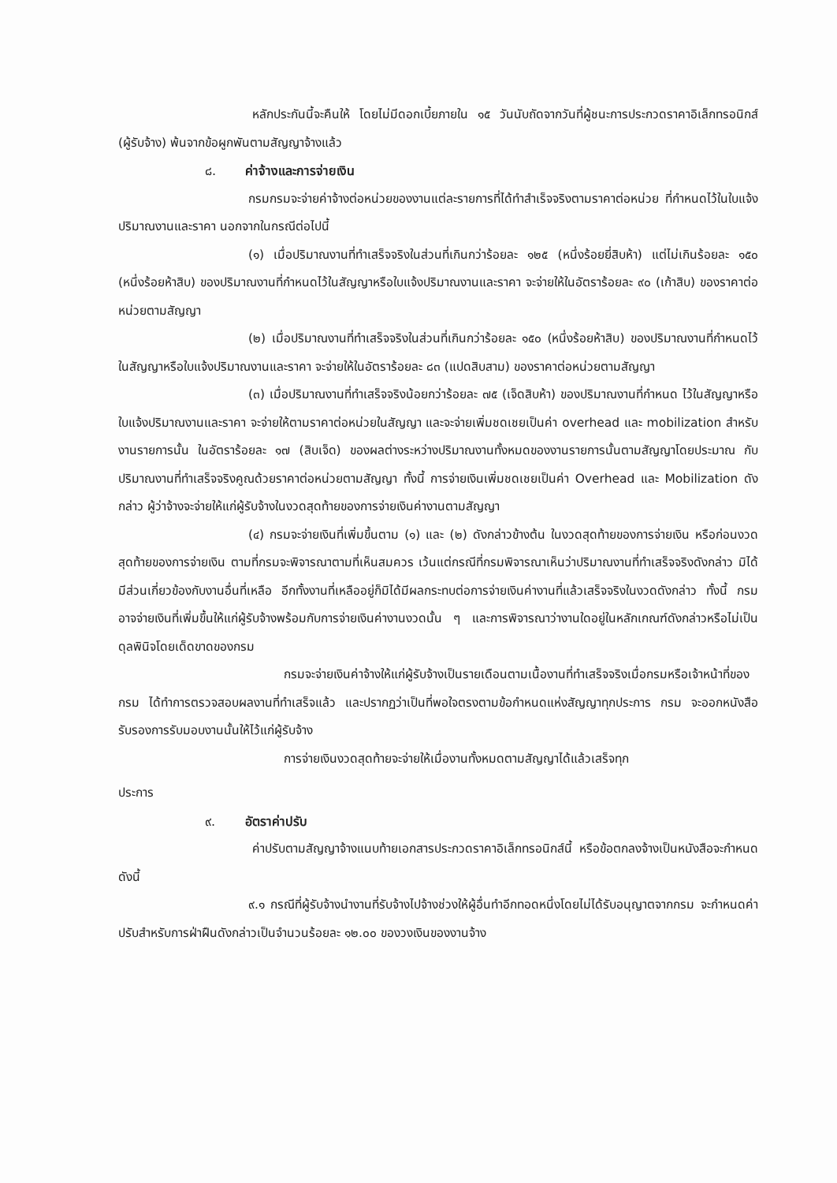หลักประกันนี้จะคืนให้ โดยไม่มีดอกเบี้ยภายใน ๑๕ วันนับถัดจากวันที่ผู้ชนะการประกวดราคาอิเล็กทรอนิกส์ (ผู้รับจ้าง) พ้นจากข้อผูกพันตามสัญญาจ้างแล้ว
๘. ค่าจ้างและการจ่ายเงิน
กรมกรมจะจ่ายค่าจ้างต่อหน่วยของงานแต่ละรายการที่ได้ทำสำเร็จจริงตามราคาต่อหน่วย ที่กำหนดไว้ในใบแจ้งปริมาณงานและราคา นอกจากในกรณีต่อไปนี้
(๑) เมื่อปริมาณงานที่ทำเสร็จจริงในส่วนที่เกินกว่าร้อยละ ๑๒๕ (หนึ่งร้อยยี่สิบห้า) แต่ไม่เกินร้อยละ ๑๕๐ (หนึ่งร้อยห้าสิบ) ของปริมาณงานที่กำหนดไว้ในสัญญาหรือใบแจ้งปริมาณงานและราคา จะจ่ายให้ในอัตราร้อยละ ๙๐ (เก้าสิบ) ของราคาต่อหน่วยตามสัญญา
(๒) เมื่อปริมาณงานที่ทำเสร็จจริงในส่วนที่เกินกว่าร้อยละ ๑๕๐ (หนึ่งร้อยห้าสิบ) ของปริมาณงานที่กำหนดไว้ในสัญญาหรือใบแจ้งปริมาณงานและราคา จะจ่ายให้ในอัตราร้อยละ ๘๓ (แปดสิบสาม) ของราคาต่อหน่วยตามสัญญา
(๓) เมื่อปริมาณงานที่ทำเสร็จจริงน้อยกว่าร้อยละ ๗๕ (เจ็ดสิบห้า) ของปริมาณงานที่กำหนด ไว้ในสัญญาหรือใบแจ้งปริมาณงานและราคา จะจ่ายให้ตามราคาต่อหน่วยในสัญญา และจะจ่ายเพิ่มชดเชยเป็นค่า overhead และ mobilization สำหรับงานรายการนั้น ในอัตราร้อยละ ๑๗ (สิบเจ็ด) ของผลต่างระหว่างปริมาณงานทั้งหมดของงานรายการนั้นตามสัญญาโดยประมาณ กับปริมาณงานที่ทำเสร็จจริงคูณด้วยราคาต่อหน่วยตามสัญญา ทั้งนี้ การจ่ายเงินเพิ่มชดเชยเป็นค่า Overhead และ Mobilization ดังกล่าว ผู้ว่าจ้างจะจ่ายให้แก่ผู้รับจ้างในงวดสุดท้ายของการจ่ายเงินค่างานตามสัญญา
(๔) กรมจะจ่ายเงินที่เพิ่มขึ้นตาม (๑) และ (๒) ดังกล่าวข้างต้น ในงวดสุดท้ายของการจ่ายเงิน หรือก่อนงวดสุดท้ายของการจ่ายเงิน ตามที่กรมจะพิจารณาตามที่เห็นสมควร เว้นแต่กรณีที่กรมพิจารณาเห็นว่าปริมาณงานที่ทำเสร็จจริงดังกล่าว มิได้มีส่วนเกี่ยวข้องกับงานอื่นที่เหลือ อีกทั้งงานที่เหลืออยู่ก็มิได้มีผลกระทบต่อการจ่ายเงินค่างานที่แล้วเสร็จจริงในงวดดังกล่าว ทั้งนี้ กรม อาจจ่ายเงินที่เพิ่มขึ้นให้แก่ผู้รับจ้างพร้อมกับการจ่ายเงินค่างานงวดนั้น ๆ และการพิจารณาว่างานใดอยู่ในหลักเกณฑ์ดังกล่าวหรือไม่เป็นดุลพินิจโดยเด็ดขาดของกรม
กรมจะจ่ายเงินค่าจ้างให้แก่ผู้รับจ้างเป็นรายเดือนตามเนื้องานที่ทำเสร็จจริงเมื่อกรมหรือเจ้าหน้าที่ของ กรม ได้ทำการตรวจสอบผลงานที่ทำเสร็จแล้ว และปรากฏว่าเป็นที่พอใจตรงตามข้อกำหนดแห่งสัญญาทุกประการ กรม จะออกหนังสือรับรองการรับมอบงานนั้นให้ไว้แก่ผู้รับจ้าง
การจ่ายเงินงวดสุดท้ายจะจ่ายให้เมื่องานทั้งหมดตามสัญญาได้แล้วเสร็จทุก
ประการ
๙. อัตราค่าปรับ
ค่าปรับตามสัญญาจ้างแนบท้ายเอกสารประกวดราคาอิเล็กทรอนิกส์นี้ หรือข้อตกลงจ้างเป็นหนังสือจะกำหนด ดังนี้
๙.๑ กรณีที่ผู้รับจ้างนำงานที่รับจ้างไปจ้างช่วงให้ผู้อื่นทำอีกทอดหนึ่งโดยไม่ได้รับอนุญาตจากกรม จะกำหนดค่าปรับสำหรับการฝ่าฝืนดังกล่าวเป็นจำนวนร้อยละ ๑๒.๐๐ ของวงเงินของงานจ้าง